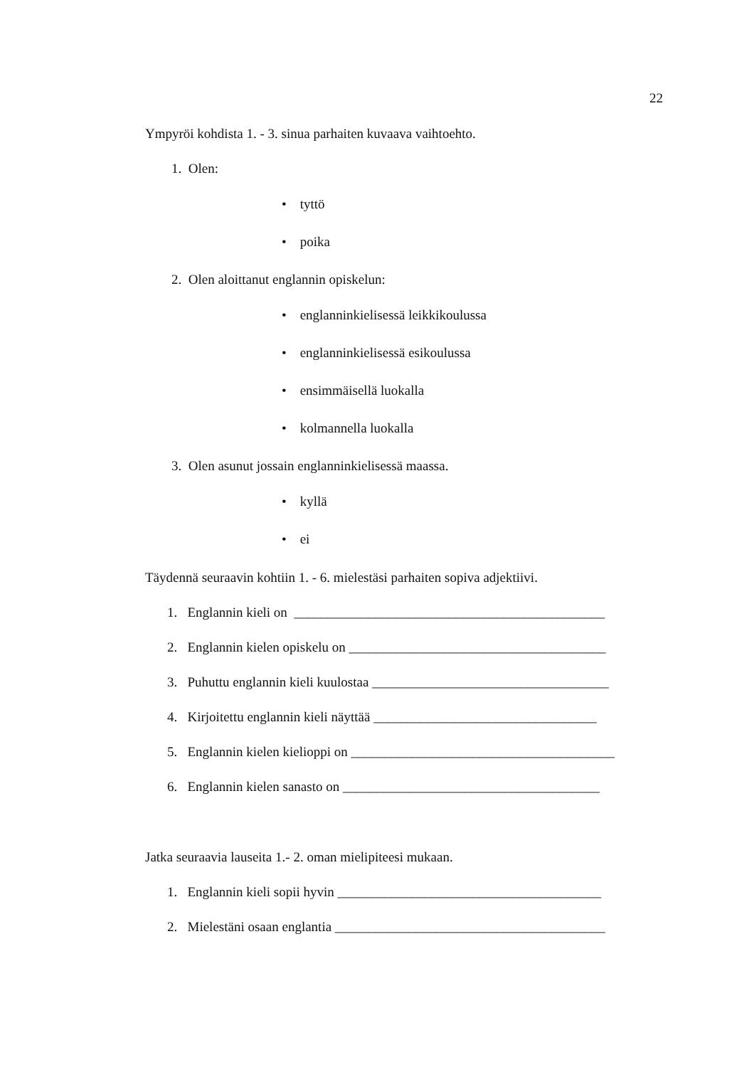22
Ympyröi kohdista 1. - 3. sinua parhaiten kuvaava vaihtoehto.
1. Olen:
• tyttö
• poika
2. Olen aloittanut englannin opiskelun:
• englanninkielisessä leikkikoulussa
• englanninkielisessä esikoulussa
• ensimmäisellä luokalla
• kolmannella luokalla
3. Olen asunut jossain englanninkielisessä maassa.
• kyllä
• ei
Täydennä seuraavin kohtiin 1. - 6. mielestäsi parhaiten sopiva adjektiivi.
1. Englannin kieli on ______________________________________________
2. Englannin kielen opiskelu on ______________________________________
3. Puhuttu englannin kieli kuulostaa ___________________________________
4. Kirjoitettu englannin kieli näyttää _________________________________
5. Englannin kielen kielioppi on _______________________________________
6. Englannin kielen sanasto on ______________________________________
Jatka seuraavia lauseita 1.- 2. oman mielipiteesi mukaan.
1. Englannin kieli sopii hyvin _______________________________________
2. Mielestäni osaan englantia ________________________________________